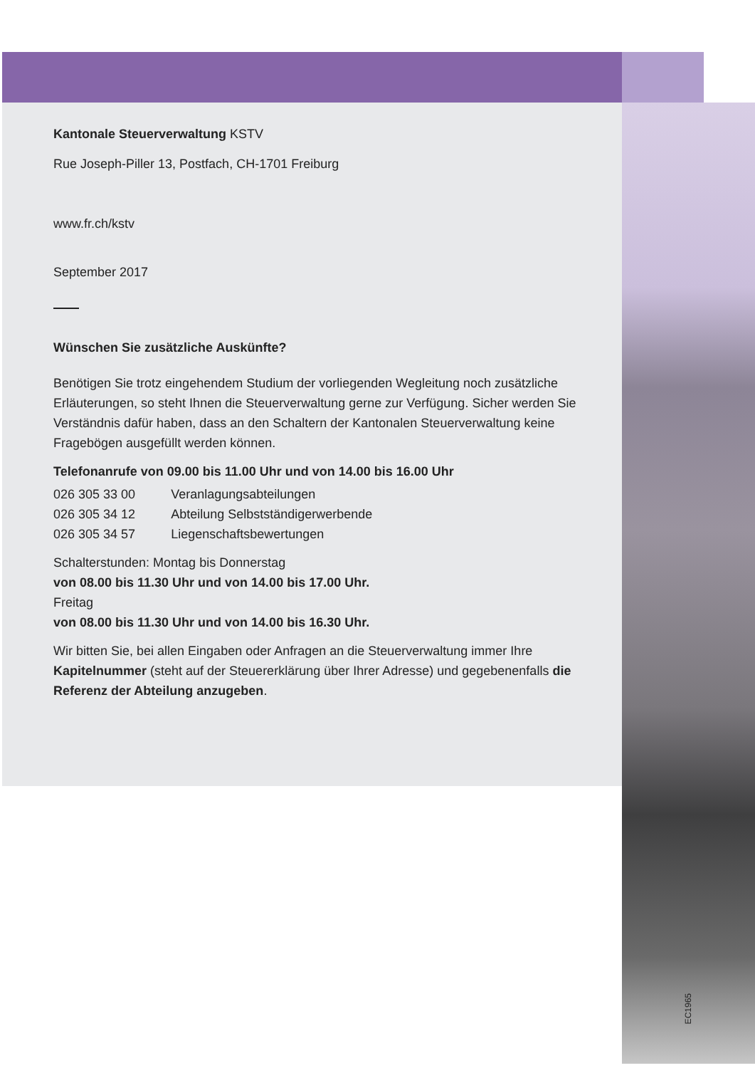Kantonale Steuerverwaltung KSTV
Rue Joseph-Piller 13, Postfach, CH-1701 Freiburg
www.fr.ch/kstv
September 2017
Wünschen Sie zusätzliche Auskünfte?
Benötigen Sie trotz eingehendem Studium der vorliegenden Wegleitung noch zusätzliche Erläuterungen, so steht Ihnen die Steuerverwaltung gerne zur Verfügung. Sicher werden Sie Verständnis dafür haben, dass an den Schaltern der Kantonalen Steuerverwaltung keine Fragebögen ausgefüllt werden können.
Telefonanrufe von 09.00 bis 11.00 Uhr und von 14.00 bis 16.00 Uhr
| 026 305 33 00 | Veranlagungsabteilungen |
| 026 305 34 12 | Abteilung Selbstständigerwerbende |
| 026 305 34 57 | Liegenschaftsbewertungen |
Schalterstunden: Montag bis Donnerstag
von 08.00 bis 11.30 Uhr und von 14.00 bis 17.00 Uhr.
Freitag
von 08.00 bis 11.30 Uhr und von 14.00 bis 16.30 Uhr.
Wir bitten Sie, bei allen Eingaben oder Anfragen an die Steuerverwaltung immer Ihre Kapitelnummer (steht auf der Steuererklärung über Ihrer Adresse) und gegebenenfalls die Referenz der Abteilung anzugeben.
EC1965